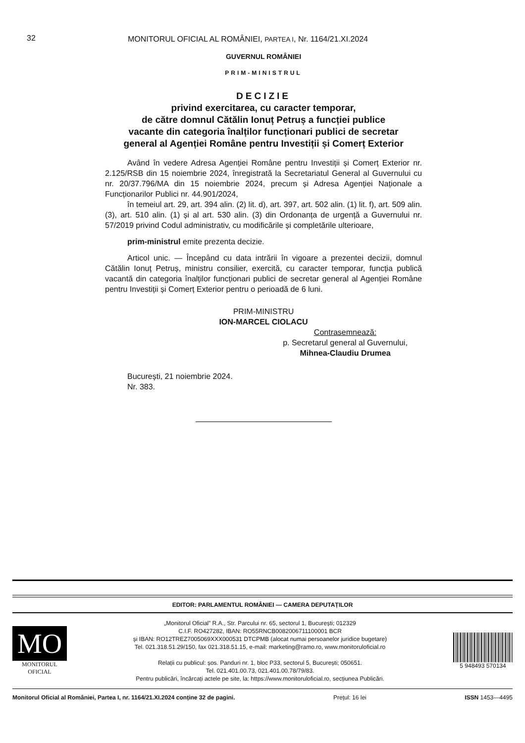32 MONITORUL OFICIAL AL ROMÂNIEI, PARTEA I, Nr. 1164/21.XI.2024
GUVERNUL ROMÂNIEI
PRIM-MINISTRUL
DECIZIE
privind exercitarea, cu caracter temporar,
de către domnul Cătălin Ionuț Petruș a funcției publice
vacante din categoria înalților funcționari publici de secretar
general al Agenției Române pentru Investiții și Comerț Exterior
Având în vedere Adresa Agenției Române pentru Investiții și Comerț Exterior nr. 2.125/RSB din 15 noiembrie 2024, înregistrată la Secretariatul General al Guvernului cu nr. 20/37.796/MA din 15 noiembrie 2024, precum și Adresa Agenției Naționale a Funcționarilor Publici nr. 44.901/2024,
în temeiul art. 29, art. 394 alin. (2) lit. d), art. 397, art. 502 alin. (1) lit. f), art. 509 alin. (3), art. 510 alin. (1) și al art. 530 alin. (3) din Ordonanța de urgență a Guvernului nr. 57/2019 privind Codul administrativ, cu modificările și completările ulterioare,
prim-ministrul emite prezenta decizie.
Articol unic. — Începând cu data intrării în vigoare a prezentei decizii, domnul Cătălin Ionuț Petruș, ministru consilier, exercită, cu caracter temporar, funcția publică vacantă din categoria înalților funcționari publici de secretar general al Agenției Române pentru Investiții și Comerț Exterior pentru o perioadă de 6 luni.
PRIM-MINISTRU
ION-MARCEL CIOLACU
Contrasemnează:
p. Secretarul general al Guvernului,
Mihnea-Claudiu Drumea
București, 21 noiembrie 2024.
Nr. 383.
EDITOR: PARLAMENTUL ROMÂNIEI — CAMERA DEPUTAȚILOR
MO
MONITORUL
OFICIAL
„Monitorul Oficial” R.A., Str. Parcului nr. 65, sectorul 1, București; 012329
C.I.F. RO427282, IBAN: RO55RNCB0082006711100001 BCR
și IBAN: RO12TREZ7005069XXX000531 DTCPMB (alocat numai persoanelor juridice bugetare)
Tel. 021.318.51.29/150, fax 021.318.51.15, e-mail: marketing@ramo.ro, www.monitoruloficial.ro
Relații cu publicul: șos. Panduri nr. 1, bloc P33, sectorul 5, București; 050651.
Tel. 021.401.00.73, 021.401.00.78/79/83.
Pentru publicări, încărcați actele pe site, la: https://www.monitoruloficial.ro, secțiunea Publicări.
5 948493 570134
Monitorul Oficial al României, Partea I, nr. 1164/21.XI.2024 conține 32 de pagini. Prețul: 16 lei ISSN 1453—4495